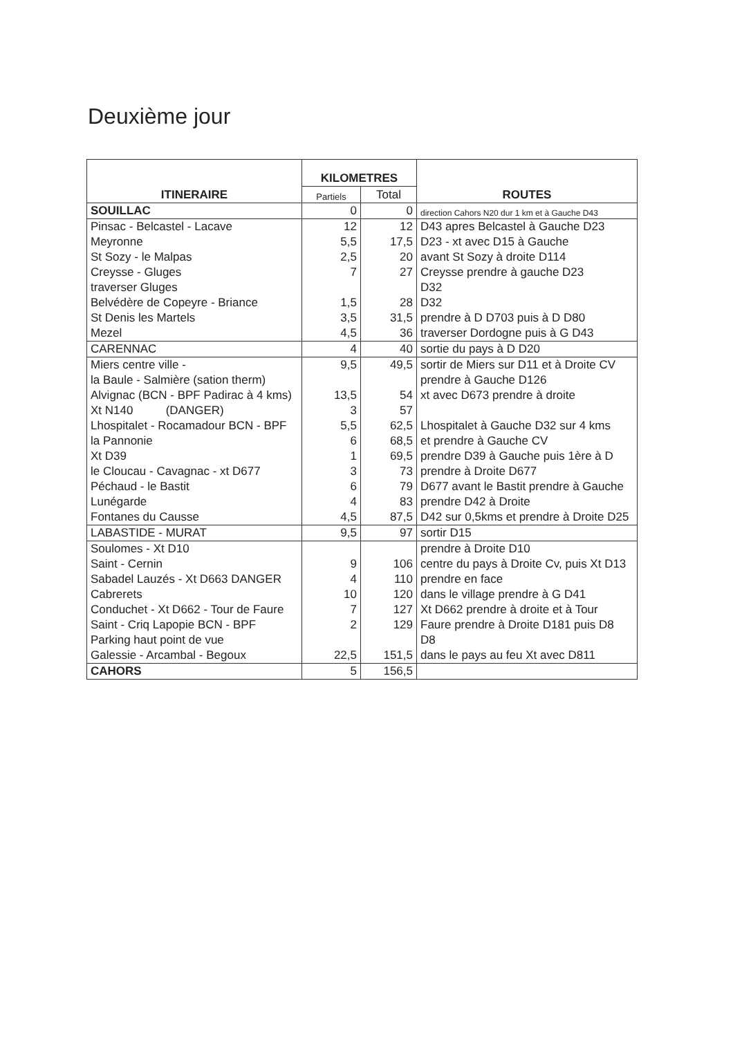Deuxième jour
| ITINERAIRE | KILOMETRES | | ROUTES |
| --- | --- | --- | --- |
| | Partiels | Total | |
| SOUILLAC | 0 | 0 | direction Cahors N20 dur 1 km et à Gauche D43 |
| Pinsac - Belcastel - Lacave | 12 | 12 | D43 apres Belcastel à Gauche D23 |
| Meyronne | 5,5 | 17,5 | D23 - xt avec D15 à Gauche |
| St Sozy - le Malpas | 2,5 | 20 | avant St Sozy à droite D114 |
| Creysse - Gluges | 7 | 27 | Creysse prendre à gauche D23 |
| traverser Gluges | | | D32 |
| Belvédère de Copeyre - Briance | 1,5 | 28 | D32 |
| St Denis les Martels | 3,5 | 31,5 | prendre à D D703 puis à D D80 |
| Mezel | 4,5 | 36 | traverser Dordogne puis à G D43 |
| CARENNAC | 4 | 40 | sortie du pays à D D20 |
| Miers centre ville - | 9,5 | 49,5 | sortir de Miers sur D11 et à Droite CV |
| la Baule - Salmière (sation therm) | | | prendre à Gauche D126 |
| Alvignac (BCN - BPF Padirac à 4 kms) | 13,5 | 54 | xt avec D673 prendre à droite |
| Xt N140 (DANGER) | 3 | 57 | |
| Lhospitalet - Rocamadour BCN - BPF | 5,5 | 62,5 | Lhospitalet à Gauche D32 sur 4 kms |
| la Pannonie | 6 | 68,5 | et prendre à Gauche CV |
| Xt D39 | 1 | 69,5 | prendre D39 à Gauche puis 1ère à D |
| le Cloucau - Cavagnac - xt D677 | 3 | 73 | prendre à Droite D677 |
| Péchaud - le Bastit | 6 | 79 | D677 avant le Bastit prendre à Gauche |
| Lunégarde | 4 | 83 | prendre D42 à Droite |
| Fontanes du Causse | 4,5 | 87,5 | D42 sur 0,5kms et prendre à Droite D25 |
| LABASTIDE - MURAT | 9,5 | 97 | sortir D15 |
| Soulomes - Xt D10 | | | prendre à Droite D10 |
| Saint - Cernin | 9 | 106 | centre du pays à Droite Cv, puis Xt D13 |
| Sabadel Lauzés - Xt D663 DANGER | 4 | 110 | prendre en face |
| Cabrerets | 10 | 120 | dans le village prendre à G D41 |
| Conduchet - Xt D662 - Tour de Faure | 7 | 127 | Xt D662 prendre à droite et à Tour |
| Saint - Criq Lapopie BCN - BPF | 2 | 129 | Faure prendre à Droite D181 puis D8 |
| Parking haut point de vue | | | D8 |
| Galessie - Arcambal - Begoux | 22,5 | 151,5 | dans le pays au feu Xt avec D811 |
| CAHORS | 5 | 156,5 | |